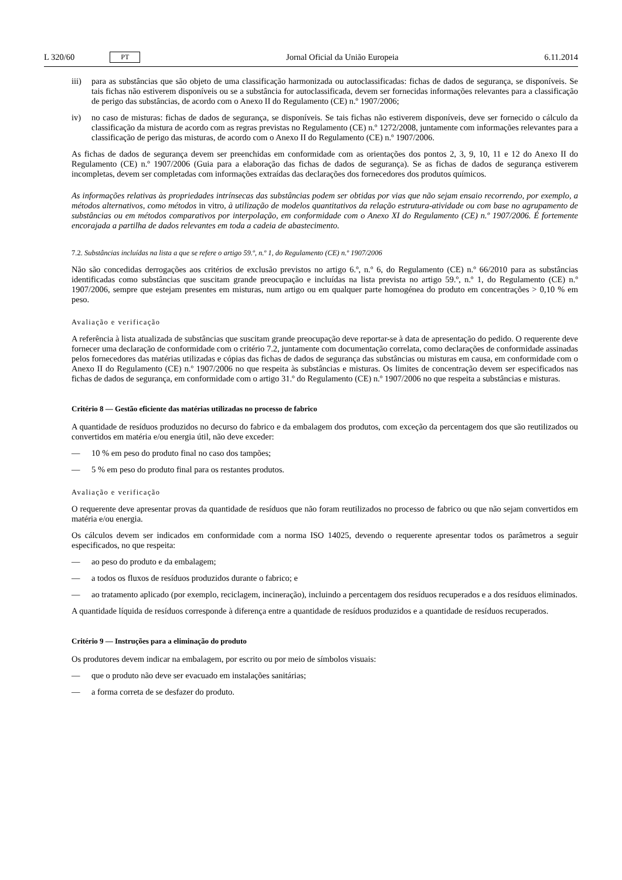L 320/60 PT
Jornal Oficial da União Europeia 6.11.2014
iii) para as substâncias que são objeto de uma classificação harmonizada ou autoclassificadas: fichas de dados de segurança, se disponíveis. Se tais fichas não estiverem disponíveis ou se a substância for autoclassificada, devem ser fornecidas informações relevantes para a classificação de perigo das substâncias, de acordo com o Anexo II do Regulamento (CE) n.º 1907/2006;
iv) no caso de misturas: fichas de dados de segurança, se disponíveis. Se tais fichas não estiverem disponíveis, deve ser fornecido o cálculo da classificação da mistura de acordo com as regras previstas no Regulamento (CE) n.º 1272/2008, juntamente com informações relevantes para a classificação de perigo das misturas, de acordo com o Anexo II do Regulamento (CE) n.º 1907/2006.
As fichas de dados de segurança devem ser preenchidas em conformidade com as orientações dos pontos 2, 3, 9, 10, 11 e 12 do Anexo II do Regulamento (CE) n.º 1907/2006 (Guia para a elaboração das fichas de dados de segurança). Se as fichas de dados de segurança estiverem incompletas, devem ser completadas com informações extraídas das declarações dos fornecedores dos produtos químicos.
As informações relativas às propriedades intrínsecas das substâncias podem ser obtidas por vias que não sejam ensaio recorrendo, por exemplo, a métodos alternativos, como métodos in vitro, à utilização de modelos quantitativos da relação estrutura-atividade ou com base no agrupamento de substâncias ou em métodos comparativos por interpolação, em conformidade com o Anexo XI do Regulamento (CE) n.º 1907/2006. É fortemente encorajada a partilha de dados relevantes em toda a cadeia de abastecimento.
7.2. Substâncias incluídas na lista a que se refere o artigo 59.º, n.º 1, do Regulamento (CE) n.º 1907/2006
Não são concedidas derrogações aos critérios de exclusão previstos no artigo 6.º, n.º 6, do Regulamento (CE) n.º 66/2010 para as substâncias identificadas como substâncias que suscitam grande preocupação e incluídas na lista prevista no artigo 59.º, n.º 1, do Regulamento (CE) n.º 1907/2006, sempre que estejam presentes em misturas, num artigo ou em qualquer parte homogénea do produto em concentrações > 0,10 % em peso.
Avaliação e verificação
A referência à lista atualizada de substâncias que suscitam grande preocupação deve reportar-se à data de apresentação do pedido. O requerente deve fornecer uma declaração de conformidade com o critério 7.2, juntamente com documentação correlata, como declarações de conformidade assinadas pelos fornecedores das matérias utilizadas e cópias das fichas de dados de segurança das substâncias ou misturas em causa, em conformidade com o Anexo II do Regulamento (CE) n.º 1907/2006 no que respeita às substâncias e misturas. Os limites de concentração devem ser especificados nas fichas de dados de segurança, em conformidade com o artigo 31.º do Regulamento (CE) n.º 1907/2006 no que respeita a substâncias e misturas.
Critério 8 — Gestão eficiente das matérias utilizadas no processo de fabrico
A quantidade de resíduos produzidos no decurso do fabrico e da embalagem dos produtos, com exceção da percentagem dos que são reutilizados ou convertidos em matéria e/ou energia útil, não deve exceder:
— 10 % em peso do produto final no caso dos tampões;
— 5 % em peso do produto final para os restantes produtos.
Avaliação e verificação
O requerente deve apresentar provas da quantidade de resíduos que não foram reutilizados no processo de fabrico ou que não sejam convertidos em matéria e/ou energia.
Os cálculos devem ser indicados em conformidade com a norma ISO 14025, devendo o requerente apresentar todos os parâmetros a seguir especificados, no que respeita:
— ao peso do produto e da embalagem;
— a todos os fluxos de resíduos produzidos durante o fabrico; e
— ao tratamento aplicado (por exemplo, reciclagem, incineração), incluindo a percentagem dos resíduos recuperados e a dos resíduos eliminados.
A quantidade líquida de resíduos corresponde à diferença entre a quantidade de resíduos produzidos e a quantidade de resíduos recuperados.
Critério 9 — Instruções para a eliminação do produto
Os produtores devem indicar na embalagem, por escrito ou por meio de símbolos visuais:
— que o produto não deve ser evacuado em instalações sanitárias;
— a forma correta de se desfazer do produto.